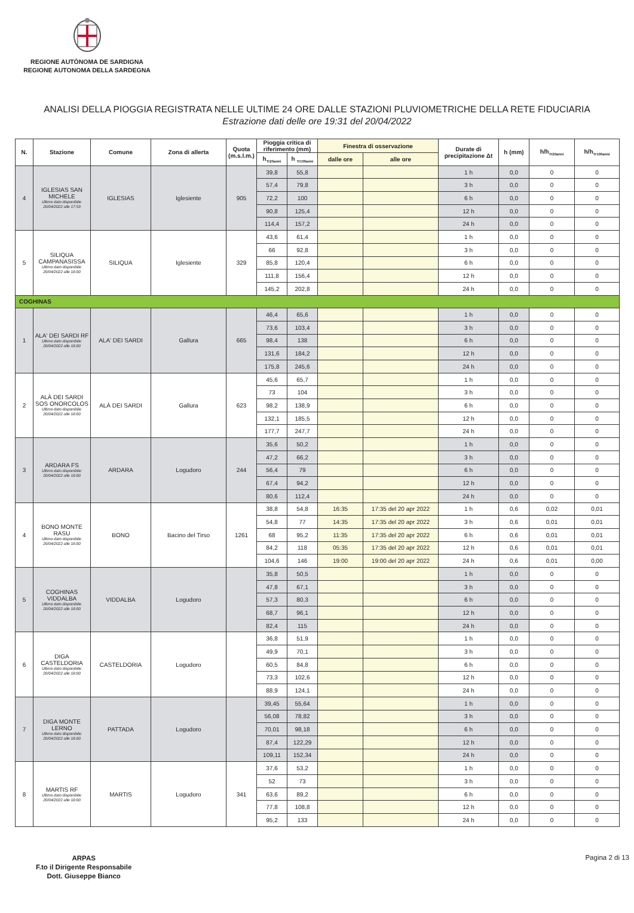REGIONE AUTÒNOMA DE SARDIGNA
REGIONE AUTONOMA DELLA SARDEGNA
ANALISI DELLA PIOGGIA REGISTRATA NELLE ULTIME 24 ORE DALLE STAZIONI PLUVIOMETRICHE DELLA RETE FIDUCIARIA
Estrazione dati delle ore 19:31 del 20/04/2022
| N. | Stazione | Comune | Zona di allerta | Quota (m.s.l.m.) | Pioggia critica di riferimento (mm) | | Finestra di osservazione | | Durate di precipitazione Δt | h (mm) | h/h<sub>Tr20anni</sub> | h/h<sub>Tr100anni</sub> |
| --- | --- | --- | --- | --- | --- | --- | --- | --- | --- | --- | --- | --- |
| | | | | | h<sub>Tr20anni</sub> | h <sub>Tr100anni</sub> | dalle ore | alle ore | | | | |
| 4 | IGLESIAS SAN MICHELE Ultimo dato disponibile: 20/04/2022 alle 17:59 | IGLESIAS | Iglesiente | 905 | 39,8 | 55,8 | | | 1 h | 0,0 | 0 | 0 |
| | | | | | 57,4 | 79,8 | | | 3 h | 0,0 | 0 | 0 |
| | | | | | 72,2 | 100 | | | 6 h | 0,0 | 0 | 0 |
| | | | | | 90,8 | 125,4 | | | 12 h | 0,0 | 0 | 0 |
| | | | | | 114,4 | 157,2 | | | 24 h | 0,0 | 0 | 0 |
| 5 | SILIQUA CAMPANASISSA Ultimo dato disponibile: 20/04/2022 alle 18:00 | SILIQUA | Iglesiente | 329 | 43,6 | 61,4 | | | 1 h | 0,0 | 0 | 0 |
| | | | | | 66 | 92,8 | | | 3 h | 0,0 | 0 | 0 |
| | | | | | 85,8 | 120,4 | | | 6 h | 0,0 | 0 | 0 |
| | | | | | 111,8 | 156,4 | | | 12 h | 0,0 | 0 | 0 |
| | | | | | 145,2 | 202,8 | | | 24 h | 0,0 | 0 | 0 |
| COGHINAS | | | | | | | | | | | | |
| 1 | ALA' DEI SARDI RF Ultimo dato disponibile: 20/04/2022 alle 18:00 | ALA' DEI SARDI | Gallura | 665 | 46,4 | 65,6 | | | 1 h | 0,0 | 0 | 0 |
| | | | | | 73,6 | 103,4 | | | 3 h | 0,0 | 0 | 0 |
| | | | | | 98,4 | 138 | | | 6 h | 0,0 | 0 | 0 |
| | | | | | 131,6 | 184,2 | | | 12 h | 0,0 | 0 | 0 |
| | | | | | 175,8 | 245,6 | | | 24 h | 0,0 | 0 | 0 |
| 2 | ALÀ DEI SARDI SOS ONORCOLOS Ultimo dato disponibile: 20/04/2022 alle 18:00 | ALÀ DEI SARDI | Gallura | 623 | 45,6 | 65,7 | | | 1 h | 0,0 | 0 | 0 |
| | | | | | 73 | 104 | | | 3 h | 0,0 | 0 | 0 |
| | | | | | 98,2 | 138,9 | | | 6 h | 0,0 | 0 | 0 |
| | | | | | 132,1 | 185,5 | | | 12 h | 0,0 | 0 | 0 |
| | | | | | 177,7 | 247,7 | | | 24 h | 0,0 | 0 | 0 |
| 3 | ARDARA FS Ultimo dato disponibile: 20/04/2022 alle 18:00 | ARDARA | Logudoro | 244 | 35,6 | 50,2 | | | 1 h | 0,0 | 0 | 0 |
| | | | | | 47,2 | 66,2 | | | 3 h | 0,0 | 0 | 0 |
| | | | | | 56,4 | 79 | | | 6 h | 0,0 | 0 | 0 |
| | | | | | 67,4 | 94,2 | | | 12 h | 0,0 | 0 | 0 |
| | | | | | 80,6 | 112,4 | | | 24 h | 0,0 | 0 | 0 |
| 4 | BONO MONTE RASU Ultimo dato disponibile: 20/04/2022 alle 18:00 | BONO | Bacino del Tirso | 1261 | 38,8 | 54,8 | 16:35 | 17:35 del 20 apr 2022 | 1 h | 0,6 | 0,02 | 0,01 |
| | | | | | 54,8 | 77 | 14:35 | 17:35 del 20 apr 2022 | 3 h | 0,6 | 0,01 | 0,01 |
| | | | | | 68 | 95,2 | 11:35 | 17:35 del 20 apr 2022 | 6 h | 0,6 | 0,01 | 0,01 |
| | | | | | 84,2 | 118 | 05:35 | 17:35 del 20 apr 2022 | 12 h | 0,6 | 0,01 | 0,01 |
| | | | | | 104,6 | 146 | 19:00 | 19:00 del 20 apr 2022 | 24 h | 0,6 | 0,01 | 0,00 |
| 5 | COGHINAS VIDDALBA Ultimo dato disponibile: 20/04/2022 alle 18:00 | VIDDALBA | Logudoro | | 35,8 | 50,5 | | | 1 h | 0,0 | 0 | 0 |
| | | | | | 47,8 | 67,1 | | | 3 h | 0,0 | 0 | 0 |
| | | | | | 57,3 | 80,3 | | | 6 h | 0,0 | 0 | 0 |
| | | | | | 68,7 | 96,1 | | | 12 h | 0,0 | 0 | 0 |
| | | | | | 82,4 | 115 | | | 24 h | 0,0 | 0 | 0 |
| 6 | DIGA CASTELDORIA Ultimo dato disponibile: 20/04/2022 alle 18:00 | CASTELDORIA | Logudoro | | 36,8 | 51,9 | | | 1 h | 0,0 | 0 | 0 |
| | | | | | 49,9 | 70,1 | | | 3 h | 0,0 | 0 | 0 |
| | | | | | 60,5 | 84,8 | | | 6 h | 0,0 | 0 | 0 |
| | | | | | 73,3 | 102,6 | | | 12 h | 0,0 | 0 | 0 |
| | | | | | 88,9 | 124,1 | | | 24 h | 0,0 | 0 | 0 |
| 7 | DIGA MONTE LERNO Ultimo dato disponibile: 20/04/2022 alle 18:00 | PATTADA | Logudoro | | 39,45 | 55,64 | | | 1 h | 0,0 | 0 | 0 |
| | | | | | 56,08 | 78,82 | | | 3 h | 0,0 | 0 | 0 |
| | | | | | 70,01 | 98,18 | | | 6 h | 0,0 | 0 | 0 |
| | | | | | 87,4 | 122,29 | | | 12 h | 0,0 | 0 | 0 |
| | | | | | 109,11 | 152,34 | | | 24 h | 0,0 | 0 | 0 |
| 8 | MARTIS RF Ultimo dato disponibile: 20/04/2022 alle 18:00 | MARTIS | Logudoro | 341 | 37,6 | 53,2 | | | 1 h | 0,0 | 0 | 0 |
| | | | | | 52 | 73 | | | 3 h | 0,0 | 0 | 0 |
| | | | | | 63,6 | 89,2 | | | 6 h | 0,0 | 0 | 0 |
| | | | | | 77,8 | 108,8 | | | 12 h | 0,0 | 0 | 0 |
| | | | | | 95,2 | 133 | | | 24 h | 0,0 | 0 | 0 |
ARPAS
F.to il Dirigente Responsabile
Dott. Giuseppe Bianco
Pagina 2 di 13